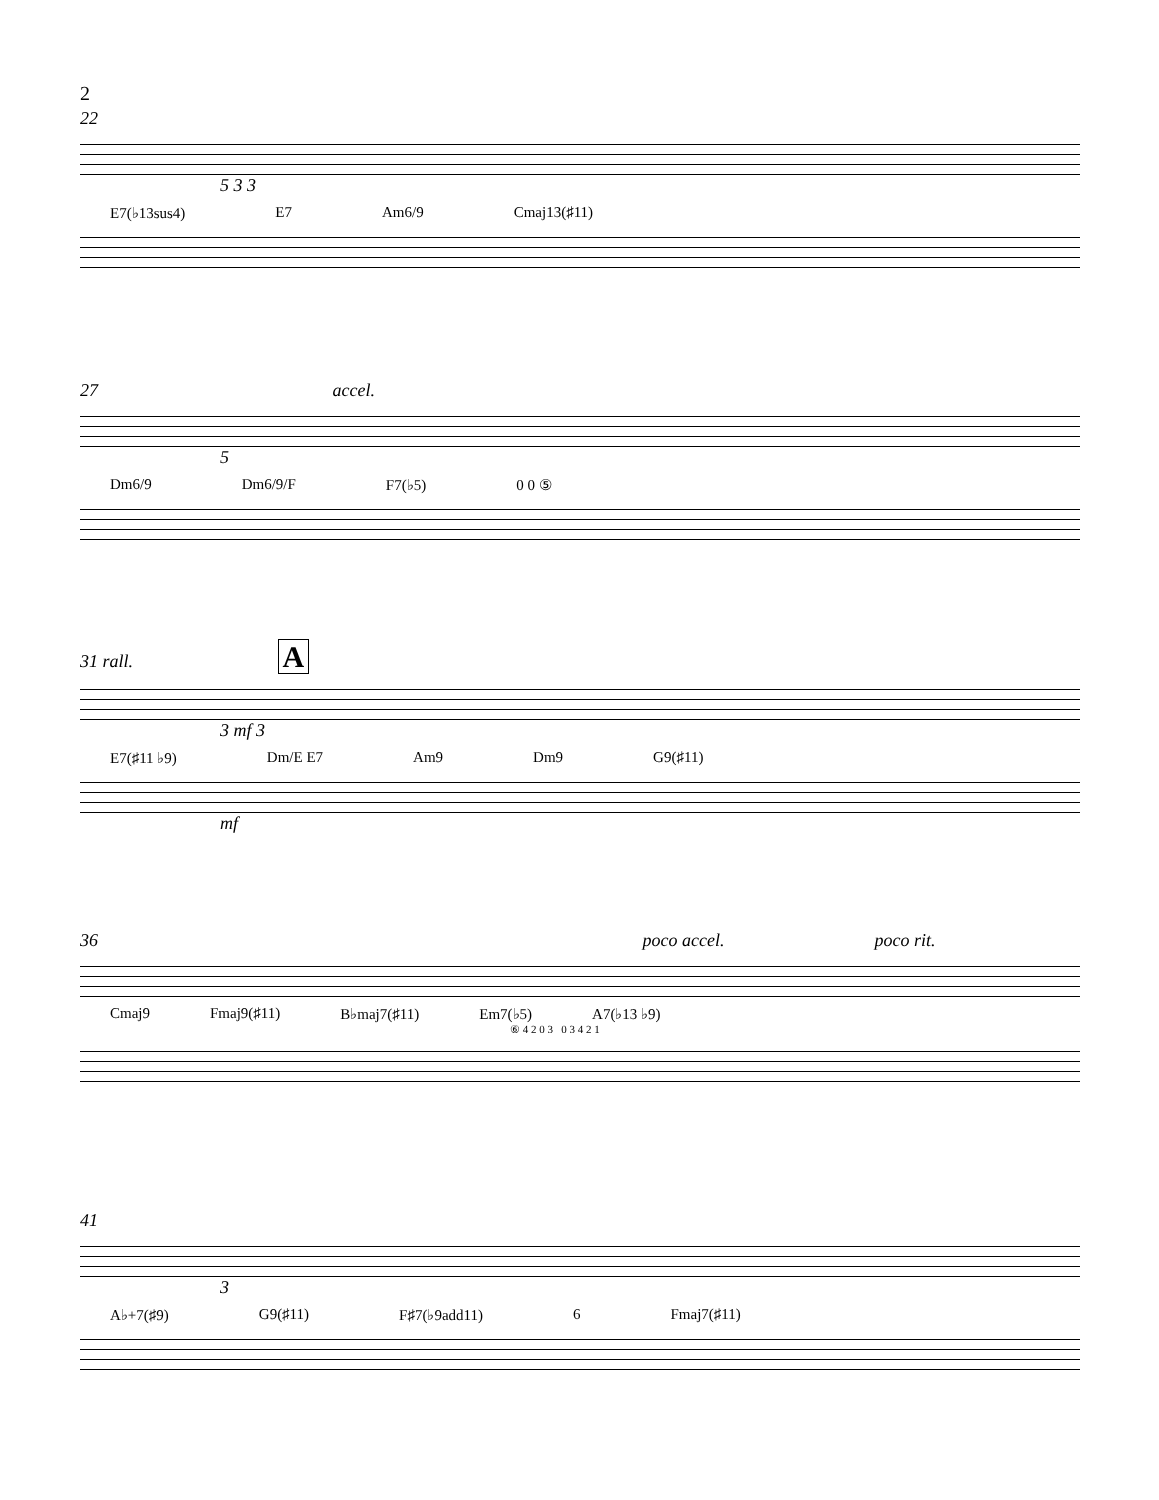2
22
5 3 3
E7(♭13sus4) E7 Am6/9 Cmaj13(♯11)
27 accel.
5
Dm6/9 Dm6/9/F F7(♭5) 0 0 ⑤
31 rall. A
3 mf 3
E7(♯11 ♭9) Dm/E E7 Am9 Dm9 G9(♯11)
mf
36 poco accel. poco rit.
Cmaj9 Fmaj9(♯11) B♭maj7(♯11) Em7(♭5) A7(♭13 ♭9)
⑥ 4 2 0 3 0 3 4 2 1
41
3
A♭+7(♯9) G9(♯11) F♯7(♭9add11) 6 Fmaj7(♯11)